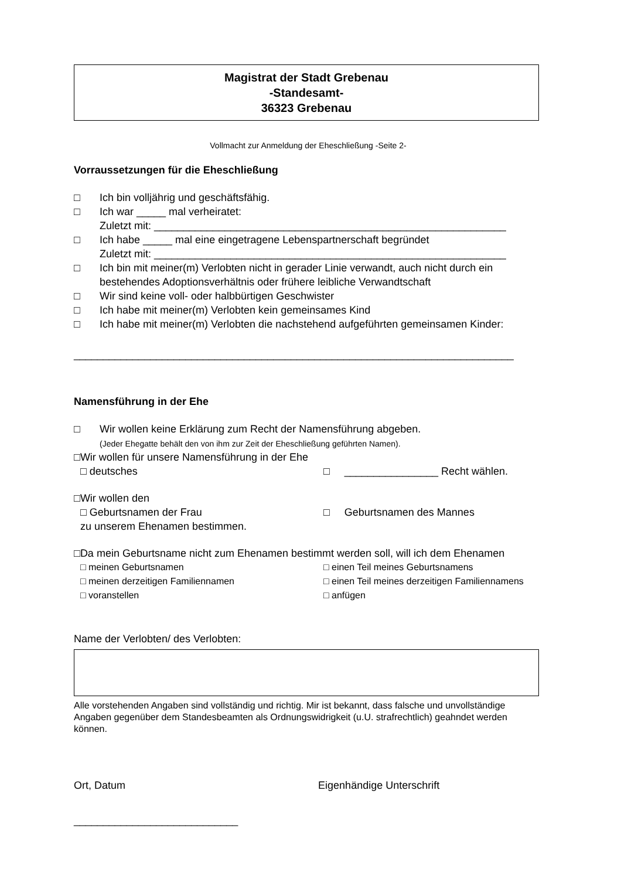Magistrat der Stadt Grebenau
-Standesamt-
36323 Grebenau
Vollmacht zur Anmeldung der Eheschließung -Seite 2-
Vorraussetzungen für die Eheschließung
□ Ich bin volljährig und geschäftsfähig.
□ Ich war _____ mal verheiratet:
Zuletzt mit: ____________________________________________________________
□ Ich habe _____ mal eine eingetragene Lebenspartnerschaft begründet
Zuletzt mit: ____________________________________________________________
□ Ich bin mit meiner(m) Verlobten nicht in gerader Linie verwandt, auch nicht durch ein bestehendes Adoptionsverhältnis oder frühere leibliche Verwandtschaft
□ Wir sind keine voll- oder halbbürtigen Geschwister
□ Ich habe mit meiner(m) Verlobten kein gemeinsames Kind
□ Ich habe mit meiner(m) Verlobten die nachstehend aufgeführten gemeinsamen Kinder:
___________________________________________________________________________
Namensführung in der Ehe
□ Wir wollen keine Erklärung zum Recht der Namensführung abgeben.
(Jeder Ehegatte behält den von ihm zur Zeit der Eheschließung geführten Namen).
□ Wir wollen für unsere Namensführung in der Ehe
□ deutsches □ ________________ Recht wählen.
□ Wir wollen den
□ Geburtsnamen der Frau □ Geburtsnamen des Mannes
zu unserem Ehenamen bestimmen.
□ Da mein Geburtsname nicht zum Ehenamen bestimmt werden soll, will ich dem Ehenamen
□ meinen Geburtsnamen □ einen Teil meines Geburtsnamens
□ meinen derzeitigen Familiennamen □ einen Teil meines derzeitigen Familiennamens
□ voranstellen □ anfügen
Name der Verlobten/ des Verlobten:
Alle vorstehenden Angaben sind vollständig und richtig. Mir ist bekannt, dass falsche und unvollständige Angaben gegenüber dem Standesbeamten als Ordnungswidrigkeit (u.U. strafrechtlich) geahndet werden können.
Ort, Datum Eigenhändige Unterschrift
____________________________